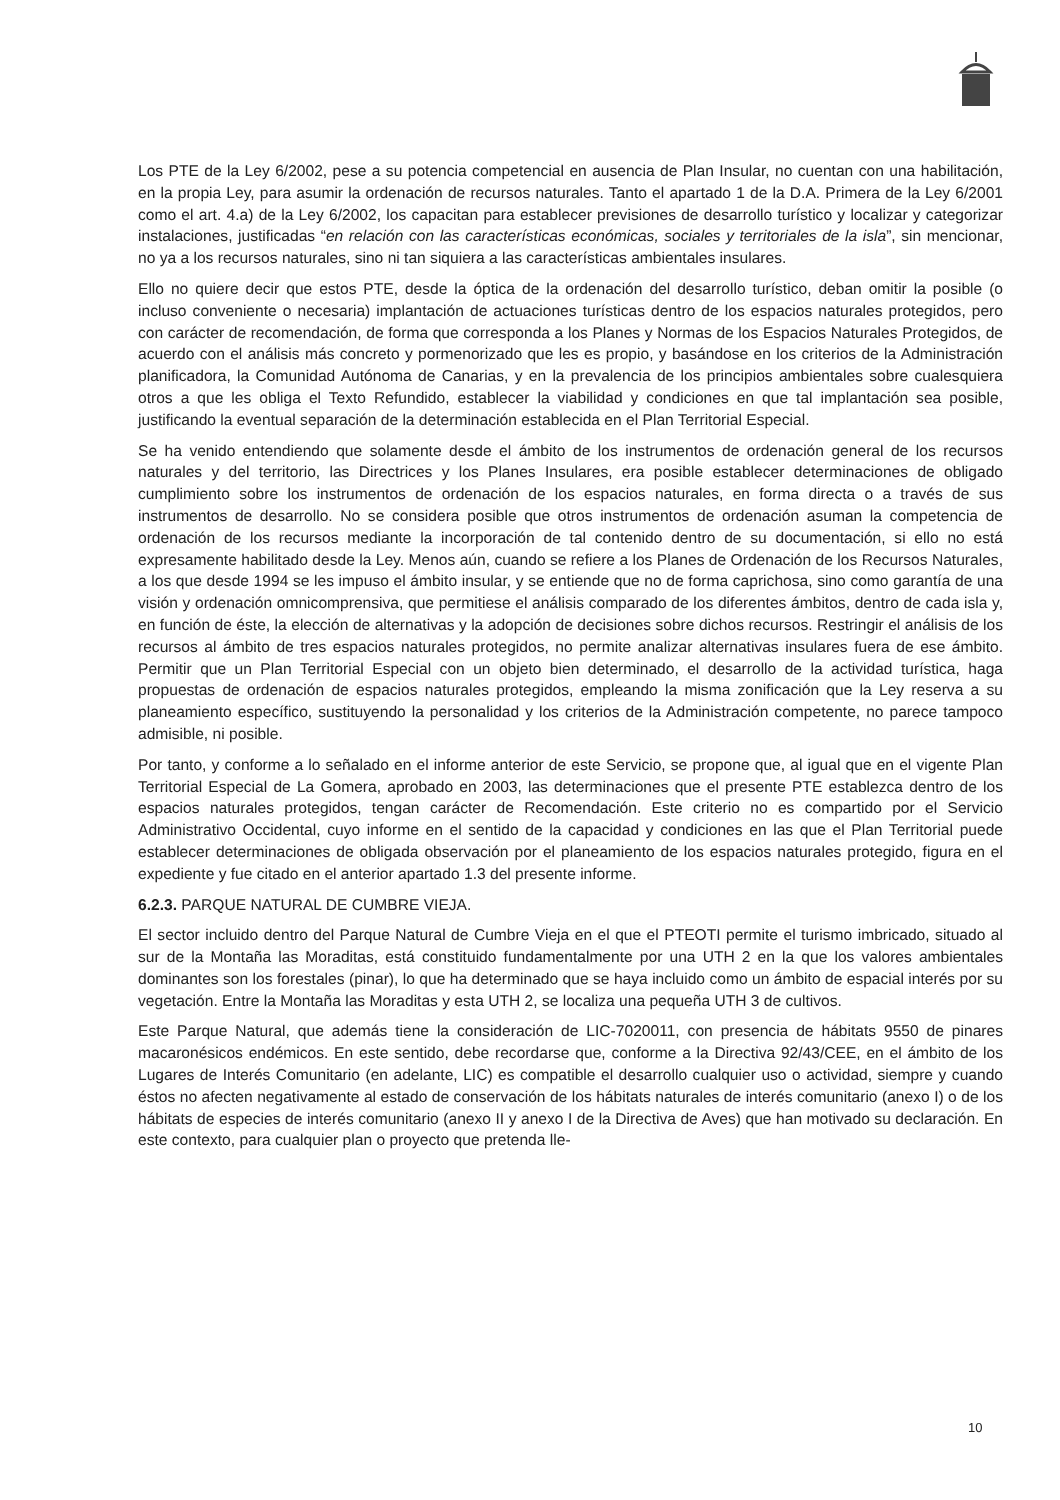Los PTE de la Ley 6/2002, pese a su potencia competencial en ausencia de Plan Insular, no cuentan con una habilitación, en la propia Ley, para asumir la ordenación de recursos naturales. Tanto el apartado 1 de la D.A. Primera de la Ley 6/2001 como el art. 4.a) de la Ley 6/2002, los capacitan para establecer previsiones de desarrollo turístico y localizar y categorizar instalaciones, justificadas “en relación con las características económicas, sociales y territoriales de la isla”, sin mencionar, no ya a los recursos naturales, sino ni tan siquiera a las características ambientales insulares.
Ello no quiere decir que estos PTE, desde la óptica de la ordenación del desarrollo turístico, deban omitir la posible (o incluso conveniente o necesaria) implantación de actuaciones turísticas dentro de los espacios naturales protegidos, pero con carácter de recomendación, de forma que corresponda a los Planes y Normas de los Espacios Naturales Protegidos, de acuerdo con el análisis más concreto y pormenorizado que les es propio, y basándose en los criterios de la Administración planificadora, la Comunidad Autónoma de Canarias, y en la prevalencia de los principios ambientales sobre cualesquiera otros a que les obliga el Texto Refundido, establecer la viabilidad y condiciones en que tal implantación sea posible, justificando la eventual separación de la determinación establecida en el Plan Territorial Especial.
Se ha venido entendiendo que solamente desde el ámbito de los instrumentos de ordenación general de los recursos naturales y del territorio, las Directrices y los Planes Insulares, era posible establecer determinaciones de obligado cumplimiento sobre los instrumentos de ordenación de los espacios naturales, en forma directa o a través de sus instrumentos de desarrollo. No se considera posible que otros instrumentos de ordenación asuman la competencia de ordenación de los recursos mediante la incorporación de tal contenido dentro de su documentación, si ello no está expresamente habilitado desde la Ley. Menos aún, cuando se refiere a los Planes de Ordenación de los Recursos Naturales, a los que desde 1994 se les impuso el ámbito insular, y se entiende que no de forma caprichosa, sino como garantía de una visión y ordenación omnicomprensiva, que permitiese el análisis comparado de los diferentes ámbitos, dentro de cada isla y, en función de éste, la elección de alternativas y la adopción de decisiones sobre dichos recursos. Restringir el análisis de los recursos al ámbito de tres espacios naturales protegidos, no permite analizar alternativas insulares fuera de ese ámbito. Permitir que un Plan Territorial Especial con un objeto bien determinado, el desarrollo de la actividad turística, haga propuestas de ordenación de espacios naturales protegidos, empleando la misma zonificación que la Ley reserva a su planeamiento específico, sustituyendo la personalidad y los criterios de la Administración competente, no parece tampoco admisible, ni posible.
Por tanto, y conforme a lo señalado en el informe anterior de este Servicio, se propone que, al igual que en el vigente Plan Territorial Especial de La Gomera, aprobado en 2003, las determinaciones que el presente PTE establezca dentro de los espacios naturales protegidos, tengan carácter de Recomendación. Este criterio no es compartido por el Servicio Administrativo Occidental, cuyo informe en el sentido de la capacidad y condiciones en las que el Plan Territorial puede establecer determinaciones de obligada observación por el planeamiento de los espacios naturales protegido, figura en el expediente y fue citado en el anterior apartado 1.3 del presente informe.
6.2.3. PARQUE NATURAL DE CUMBRE VIEJA.
El sector incluido dentro del Parque Natural de Cumbre Vieja en el que el PTEOTI permite el turismo imbricado, situado al sur de la Montaña las Moraditas, está constituido fundamentalmente por una UTH 2 en la que los valores ambientales dominantes son los forestales (pinar), lo que ha determinado que se haya incluido como un ámbito de espacial interés por su vegetación. Entre la Montaña las Moraditas y esta UTH 2, se localiza una pequeña UTH 3 de cultivos.
Este Parque Natural, que además tiene la consideración de LIC-7020011, con presencia de hábitats 9550 de pinares macaronésicos endémicos. En este sentido, debe recordarse que, conforme a la Directiva 92/43/CEE, en el ámbito de los Lugares de Interés Comunitario (en adelante, LIC) es compatible el desarrollo cualquier uso o actividad, siempre y cuando éstos no afecten negativamente al estado de conservación de los hábitats naturales de interés comunitario (anexo I) o de los hábitats de especies de interés comunitario (anexo II y anexo I de la Directiva de Aves) que han motivado su declaración. En este contexto, para cualquier plan o proyecto que pretenda lle-
10